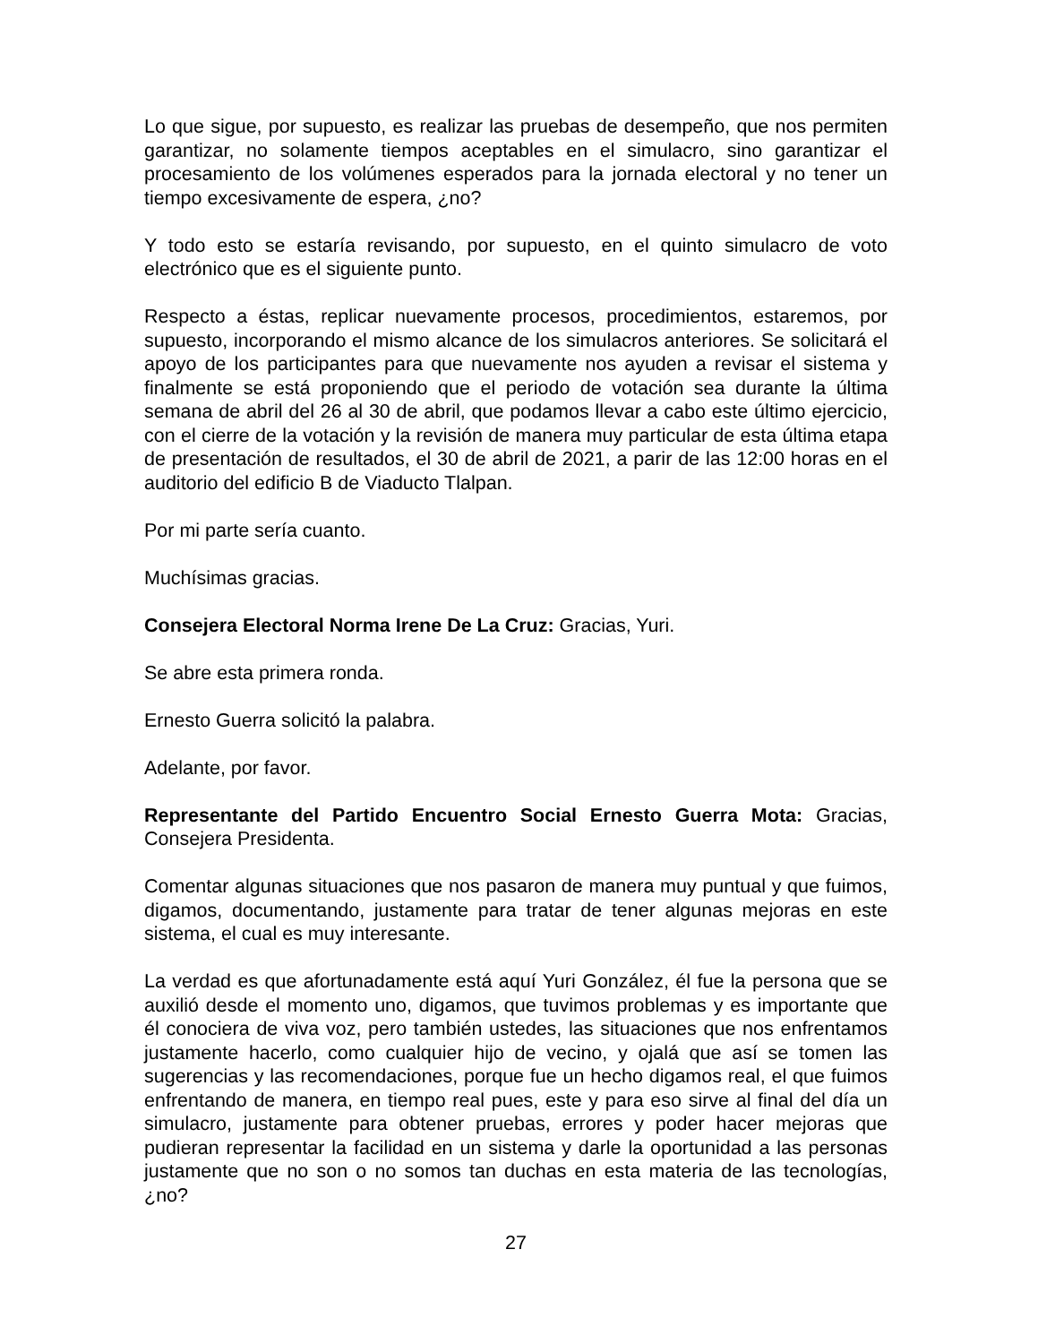Lo que sigue, por supuesto, es realizar las pruebas de desempeño, que nos permiten garantizar, no solamente tiempos aceptables en el simulacro, sino garantizar el procesamiento de los volúmenes esperados para la jornada electoral y no tener un tiempo excesivamente de espera, ¿no?
Y todo esto se estaría revisando, por supuesto, en el quinto simulacro de voto electrónico que es el siguiente punto.
Respecto a éstas, replicar nuevamente procesos, procedimientos, estaremos, por supuesto, incorporando el mismo alcance de los simulacros anteriores. Se solicitará el apoyo de los participantes para que nuevamente nos ayuden a revisar el sistema y finalmente se está proponiendo que el periodo de votación sea durante la última semana de abril del 26 al 30 de abril, que podamos llevar a cabo este último ejercicio, con el cierre de la votación y la revisión de manera muy particular de esta última etapa de presentación de resultados, el 30 de abril de 2021, a parir de las 12:00 horas en el auditorio del edificio B de Viaducto Tlalpan.
Por mi parte sería cuanto.
Muchísimas gracias.
Consejera Electoral Norma Irene De La Cruz: Gracias, Yuri.
Se abre esta primera ronda.
Ernesto Guerra solicitó la palabra.
Adelante, por favor.
Representante del Partido Encuentro Social Ernesto Guerra Mota: Gracias, Consejera Presidenta.
Comentar algunas situaciones que nos pasaron de manera muy puntual y que fuimos, digamos, documentando, justamente para tratar de tener algunas mejoras en este sistema, el cual es muy interesante.
La verdad es que afortunadamente está aquí Yuri González, él fue la persona que se auxilió desde el momento uno, digamos, que tuvimos problemas y es importante que él conociera de viva voz, pero también ustedes, las situaciones que nos enfrentamos justamente hacerlo, como cualquier hijo de vecino, y ojalá que así se tomen las sugerencias y las recomendaciones, porque fue un hecho digamos real, el que fuimos enfrentando de manera, en tiempo real pues, este y para eso sirve al final del día un simulacro, justamente para obtener pruebas, errores y poder hacer mejoras que pudieran representar la facilidad en un sistema y darle la oportunidad a las personas justamente que no son o no somos tan duchas en esta materia de las tecnologías, ¿no?
27